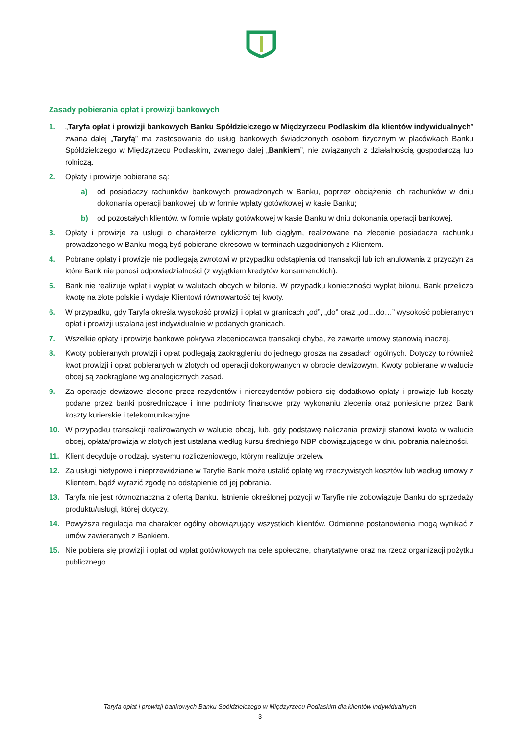Zasady pobierania opłat i prowizji bankowych
1. „Taryfa opłat i prowizji bankowych Banku Spółdzielczego w Międzyrzecu Podlaskim dla klientów indywidualnych” zwana dalej „Taryfą” ma zastosowanie do usług bankowych świadczonych osobom fizycznym w placówkach Banku Spółdzielczego w Międzyrzecu Podlaskim, zwanego dalej „Bankiem”, nie związanych z działalnością gospodarczą lub rolniczą.
2. Opłaty i prowizje pobierane są:
a) od posiadaczy rachunków bankowych prowadzonych w Banku, poprzez obciążenie ich rachunków w dniu dokonania operacji bankowej lub w formie wpłaty gotówkowej w kasie Banku;
b) od pozostałych klientów, w formie wpłaty gotówkowej w kasie Banku w dniu dokonania operacji bankowej.
3. Opłaty i prowizje za usługi o charakterze cyklicznym lub ciągłym, realizowane na zlecenie posiadacza rachunku prowadzonego w Banku mogą być pobierane okresowo w terminach uzgodnionych z Klientem.
4. Pobrane opłaty i prowizje nie podlegają zwrotowi w przypadku odstąpienia od transakcji lub ich anulowania z przyczyn za które Bank nie ponosi odpowiedzialności (z wyjątkiem kredytów konsumenckich).
5. Bank nie realizuje wpłat i wypłat w walutach obcych w bilonie. W przypadku konieczności wypłat bilonu, Bank przelicza kwotę na złote polskie i wydaje Klientowi równowartość tej kwoty.
6. W przypadku, gdy Taryfa określa wysokość prowizji i opłat w granicach „od”, „do” oraz „od…do…” wysokość pobieranych opłat i prowizji ustalana jest indywidualnie w podanych granicach.
7. Wszelkie opłaty i prowizje bankowe pokrywa zleceniodawca transakcji chyba, że zawarte umowy stanowią inaczej.
8. Kwoty pobieranych prowizji i opłat podlegają zaokrągleniu do jednego grosza na zasadach ogólnych. Dotyczy to również kwot prowizji i opłat pobieranych w złotych od operacji dokonywanych w obrocie dewizowym. Kwoty pobierane w walucie obcej są zaokrąglane wg analogicznych zasad.
9. Za operacje dewizowe zlecone przez rezydentów i nierezydentów pobiera się dodatkowo opłaty i prowizje lub koszty podane przez banki pośredniczące i inne podmioty finansowe przy wykonaniu zlecenia oraz poniesione przez Bank koszty kurierskie i telekomunikacyjne.
10. W przypadku transakcji realizowanych w walucie obcej, lub, gdy podstawę naliczania prowizji stanowi kwota w walucie obcej, opłata/prowizja w złotych jest ustalana według kursu średniego NBP obowiązującego w dniu pobrania należności.
11. Klient decyduje o rodzaju systemu rozliczeniowego, którym realizuje przelew.
12. Za usługi nietypowe i nieprzewidziane w Taryfie Bank może ustalić opłatę wg rzeczywistych kosztów lub według umowy z Klientem, bądź wyrazić zgodę na odstąpienie od jej pobrania.
13. Taryfa nie jest równoznaczna z ofertą Banku. Istnienie określonej pozycji w Taryfie nie zobowiązuje Banku do sprzedaży produktu/usługi, której dotyczy.
14. Powyższa regulacja ma charakter ogólny obowiązujący wszystkich klientów. Odmienne postanowienia mogą wynikać z umów zawieranych z Bankiem.
15. Nie pobiera się prowizji i opłat od wpłat gotówkowych na cele społeczne, charytatywne oraz na rzecz organizacji pożytku publicznego.
Taryfa opłat i prowizji bankowych Banku Spółdzielczego w Międzyrzecu Podlaskim dla klientów indywidualnych
3